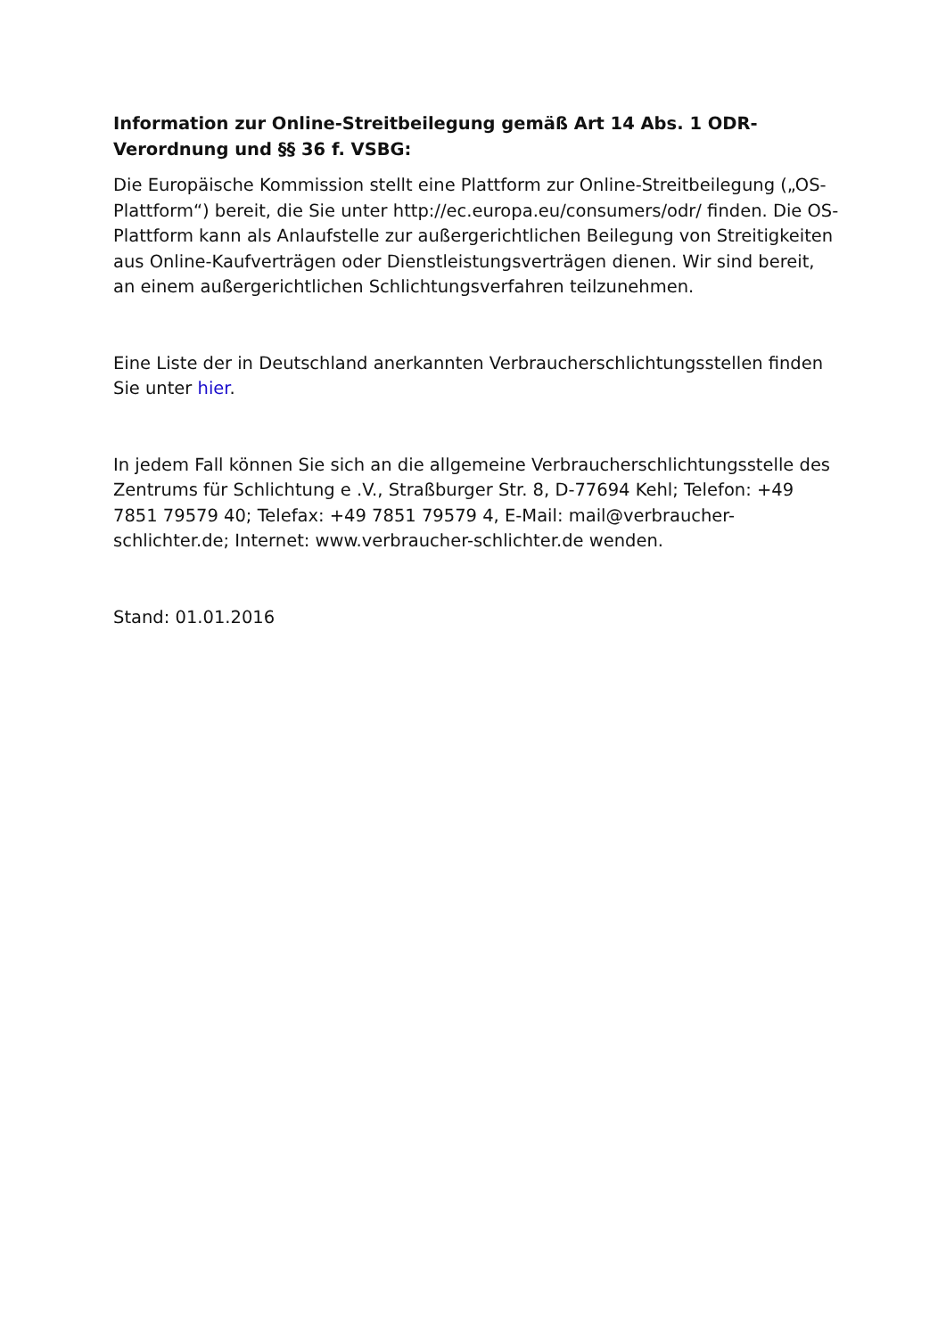Information zur Online-Streitbeilegung gemäß Art 14 Abs. 1 ODR-Verordnung und §§ 36 f. VSBG:
Die Europäische Kommission stellt eine Plattform zur Online-Streitbeilegung („OS-Plattform“) bereit, die Sie unter http://ec.europa.eu/consumers/odr/ finden. Die OS-Plattform kann als Anlaufstelle zur außergerichtlichen Beilegung von Streitigkeiten aus Online-Kaufverträgen oder Dienstleistungsverträgen dienen. Wir sind bereit, an einem außergerichtlichen Schlichtungsverfahren teilzunehmen.
Eine Liste der in Deutschland anerkannten Verbraucherschlichtungsstellen finden Sie unter hier.
In jedem Fall können Sie sich an die allgemeine Verbraucherschlichtungsstelle des Zentrums für Schlichtung e .V., Straßburger Str. 8, D-77694 Kehl; Telefon: +49 7851 79579 40; Telefax: +49 7851 79579 4, E-Mail: mail@verbraucher-schlichter.de; Internet: www.verbraucher-schlichter.de wenden.
Stand: 01.01.2016